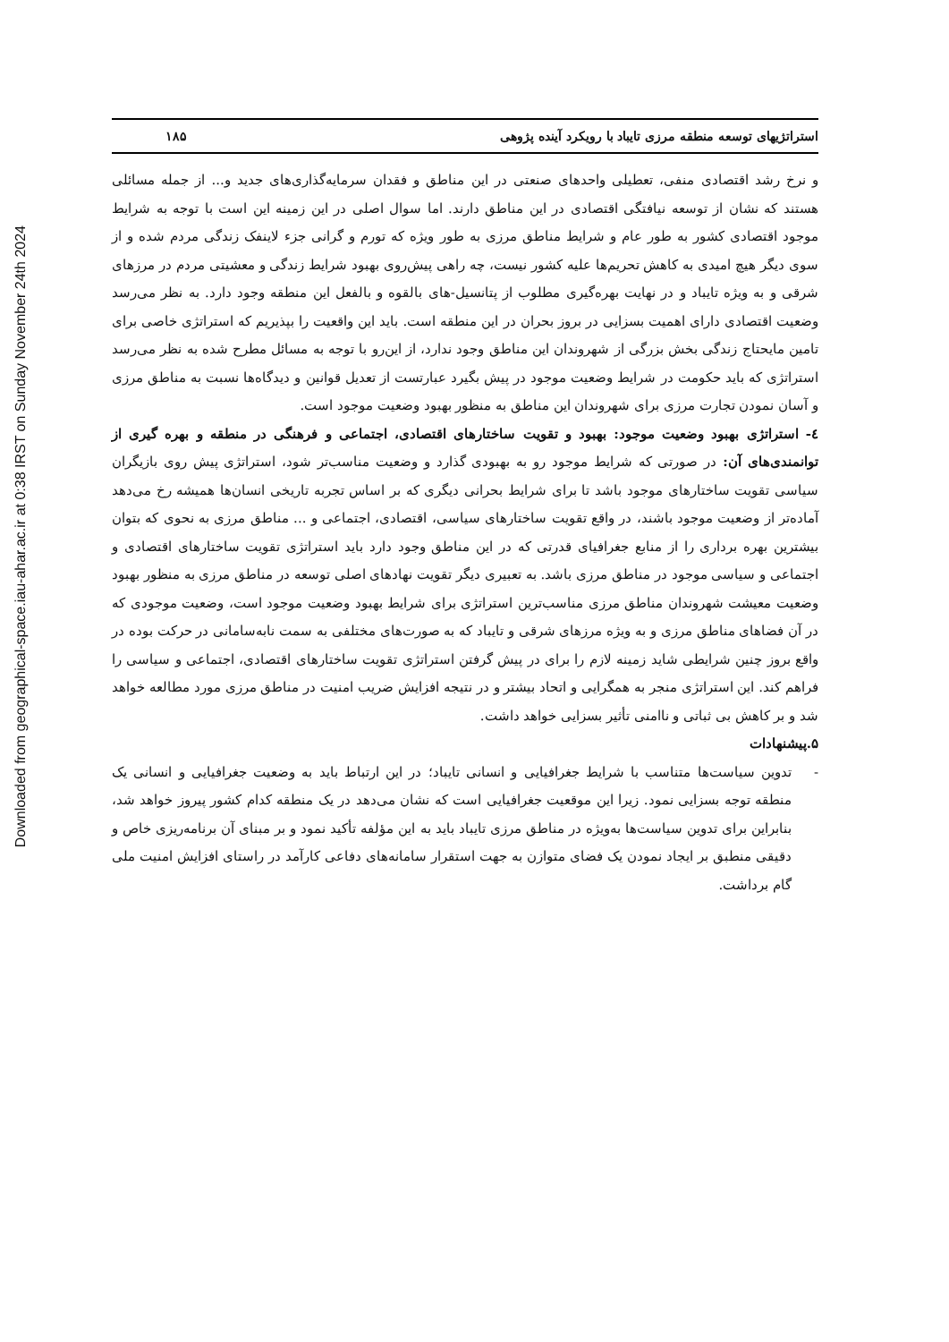Downloaded from geographical-space.iau-ahar.ac.ir at 0:38 IRST on Sunday November 24th 2024
استراتژیهای توسعه منطقه مرزی تایباد با رویکرد آینده پژوهی ۱۸۵
و نرخ رشد اقتصادی منفی، تعطیلی واحدهای صنعتی در این مناطق و فقدان سرمایه‌گذاری‌های جدید و... از جمله مسائلی هستند که نشان از توسعه نیافتگی اقتصادی در این مناطق دارند. اما سوال اصلی در این زمینه این است با توجه به شرایط موجود اقتصادی کشور به طور عام و شرایط مناطق مرزی به طور ویژه که تورم و گرانی جزء لاینفک زندگی مردم شده و از سوی دیگر هیچ امیدی به کاهش تحریم‌ها علیه کشور نیست، چه راهی پیش‌روی بهبود شرایط زندگی و معشیتی مردم در مرزهای شرقی و به ویژه تایباد و در نهایت بهره‌گیری مطلوب از پتانسیل-های بالقوه و بالفعل این منطقه وجود دارد. به نظر می‌رسد وضعیت اقتصادی دارای اهمیت بسزایی در بروز بحران در این منطقه است. باید این واقعیت را بپذیریم که استراتژی خاصی برای تامین مایحتاج زندگی بخش بزرگی از شهروندان این مناطق وجود ندارد، از این‌رو با توجه به مسائل مطرح شده به نظر می‌رسد استراتژی که باید حکومت در شرایط وضعیت موجود در پیش بگیرد عبارتست از تعدیل قوانین و دیدگاه‌ها نسبت به مناطق مرزی و آسان نمودن تجارت مرزی برای شهروندان این مناطق به منظور بهبود وضعیت موجود است.
٤- استراتژی بهبود وضعیت موجود: بهبود و تقویت ساختارهای اقتصادی، اجتماعی و فرهنگی در منطقه و بهره گیری از توانمندی‌های آن: در صورتی که شرایط موجود رو به بهبودی گذارد و وضعیت مناسب‌تر شود، استراتژی پیش روی بازیگران سیاسی تقویت ساختارهای موجود باشد تا برای شرایط بحرانی دیگری که بر اساس تجربه تاریخی انسان‌ها همیشه رخ می‌دهد آماده‌تر از وضعیت موجود باشند، در واقع تقویت ساختارهای سیاسی، اقتصادی، اجتماعی و ... مناطق مرزی به نحوی که بتوان بیشترین بهره برداری را از منابع جغرافیای قدرتی که در این مناطق وجود دارد باید استراتژی تقویت ساختارهای اقتصادی و اجتماعی و سیاسی موجود در مناطق مرزی باشد. به تعبیری دیگر تقویت نهادهای اصلی توسعه در مناطق مرزی به منظور بهبود وضعیت معیشت شهروندان مناطق مرزی مناسب‌ترین استراتژی برای شرایط بهبود وضعیت موجود است، وضعیت موجودی که در آن فضاهای مناطق مرزی و به ویژه مرزهای شرقی و تایباد که به صورت‌های مختلفی به سمت نابه‌سامانی در حرکت بوده در واقع بروز چنین شرایطی شاید زمینه لازم را برای در پیش گرفتن استراتژی تقویت ساختارهای اقتصادی، اجتماعی و سیاسی را فراهم کند. این استراتژی منجر به همگرایی و اتحاد بیشتر و در نتیجه افزایش ضریب امنیت در مناطق مرزی مورد مطالعه خواهد شد و بر کاهش بی ثباتی و ناامنی تأثیر بسزایی خواهد داشت.
۵.پیشنهادات
- تدوین سیاست‌ها متناسب با شرایط جغرافیایی و انسانی تایباد؛ در این ارتباط باید به وضعیت جغرافیایی و انسانی یک منطقه توجه بسزایی نمود. زیرا این موقعیت جغرافیایی است که نشان می‌دهد در یک منطقه کدام کشور پیروز خواهد شد، بنابراین برای تدوین سیاست‌ها به‌ویژه در مناطق مرزی تایباد باید به این مؤلفه تأکید نمود و بر مبنای آن برنامه‌ریزی خاص و دقیقی منطبق بر ایجاد نمودن یک فضای متوازن به جهت استقرار سامانه‌های دفاعی کارآمد در راستای افزایش امنیت ملی گام برداشت.